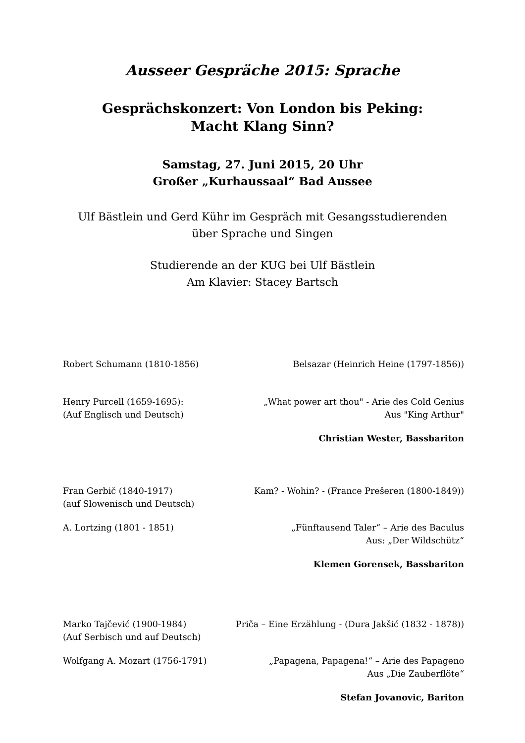Ausseer Gespräche 2015: Sprache
Gesprächskonzert: Von London bis Peking:
Macht Klang Sinn?
Samstag, 27. Juni 2015, 20 Uhr
Großer „Kurhaussaal“ Bad Aussee
Ulf Bästlein und Gerd Kühr im Gespräch mit Gesangsstudierenden
über Sprache und Singen
Studierende an der KUG bei Ulf Bästlein
Am Klavier: Stacey Bartsch
Robert Schumann (1810-1856) Belsazar (Heinrich Heine (1797-1856))
Henry Purcell (1659-1695):
(Auf Englisch und Deutsch)
„What power art thou" - Arie des Cold Genius
Aus "King Arthur"
Christian Wester, Bassbariton
Fran Gerbič (1840-1917)
(auf Slowenisch und Deutsch)
Kam? - Wohin? - (France Prešeren (1800-1849))
A. Lortzing (1801 - 1851) „Fünftausend Taler“ – Arie des Baculus
Aus: „Der Wildschütz“
Klemen Gorensek, Bassbariton
Marko Tajčević (1900-1984)
(Auf Serbisch und auf Deutsch)
Priča – Eine Erzählung - (Dura Jakšić (1832 - 1878))
Wolfgang A. Mozart (1756-1791) „Papagena, Papagena!“ – Arie des Papageno
Aus „Die Zauberflöte“
Stefan Jovanovic, Bariton